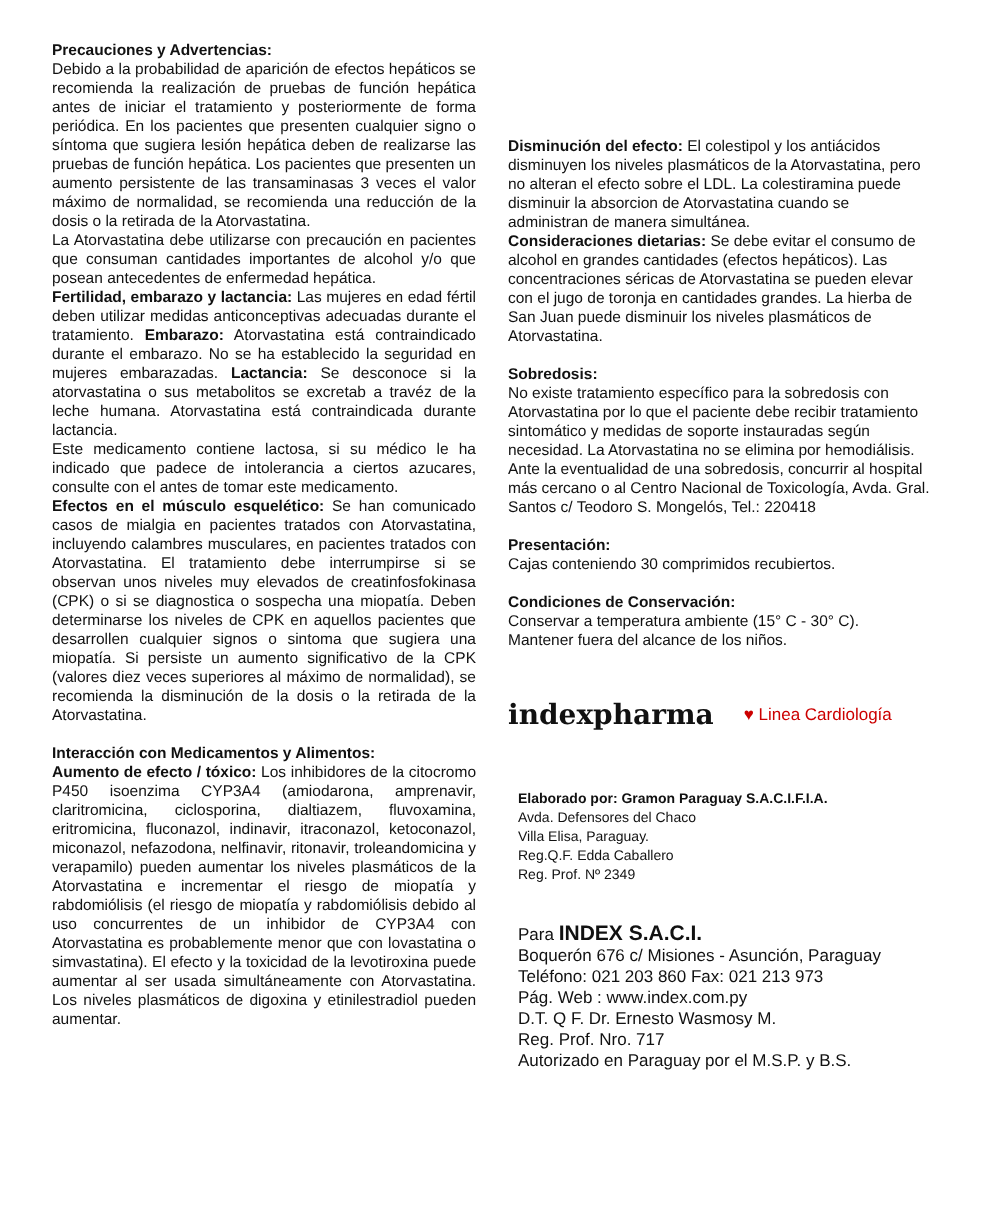Precauciones y Advertencias:
Debido a la probabilidad de aparición de efectos hepáticos se recomienda la realización de pruebas de función hepática antes de iniciar el tratamiento y posteriormente de forma periódica. En los pacientes que presenten cualquier signo o síntoma que sugiera lesión hepática deben de realizarse las pruebas de función hepática. Los pacientes que presenten un aumento persistente de las transaminasas 3 veces el valor máximo de normalidad, se recomienda una reducción de la dosis o la retirada de la Atorvastatina.
La Atorvastatina debe utilizarse con precaución en pacientes que consuman cantidades importantes de alcohol y/o que posean antecedentes de enfermedad hepática.
Fertilidad, embarazo y lactancia: Las mujeres en edad fértil deben utilizar medidas anticonceptivas adecuadas durante el tratamiento. Embarazo: Atorvastatina está contraindicado durante el embarazo. No se ha establecido la seguridad en mujeres embarazadas. Lactancia: Se desconoce si la atorvastatina o sus metabolitos se excretab a travéz de la leche humana. Atorvastatina está contraindicada durante lactancia.
Este medicamento contiene lactosa, si su médico le ha indicado que padece de intolerancia a ciertos azucares, consulte con el antes de tomar este medicamento.
Efectos en el músculo esquelético: Se han comunicado casos de mialgia en pacientes tratados con Atorvastatina, incluyendo calambres musculares, en pacientes tratados con Atorvastatina. El tratamiento debe interrumpirse si se observan unos niveles muy elevados de creatinfosfokinasa (CPK) o si se diagnostica o sospecha una miopatía. Deben determinarse los niveles de CPK en aquellos pacientes que desarrollen cualquier signos o sintoma que sugiera una miopatía. Si persiste un aumento significativo de la CPK (valores diez veces superiores al máximo de normalidad), se recomienda la disminución de la dosis o la retirada de la Atorvastatina.
Interacción con Medicamentos y Alimentos:
Aumento de efecto / tóxico: Los inhibidores de la citocromo P450 isoenzima CYP3A4 (amiodarona, amprenavir, claritromicina, ciclosporina, dialtiazem, fluvoxamina, eritromicina, fluconazol, indinavir, itraconazol, ketoconazol, miconazol, nefazodona, nelfinavir, ritonavir, troleandomicina y verapamilo) pueden aumentar los niveles plasmáticos de la Atorvastatina e incrementar el riesgo de miopatía y rabdomiólisis (el riesgo de miopatía y rabdomiólisis debido al uso concurrentes de un inhibidor de CYP3A4 con Atorvastatina es probablemente menor que con lovastatina o simvastatina). El efecto y la toxicidad de la levotiroxina puede aumentar al ser usada simultáneamente con Atorvastatina. Los niveles plasmáticos de digoxina y etinilestradiol pueden aumentar.
Disminución del efecto: El colestipol y los antiácidos disminuyen los niveles plasmáticos de la Atorvastatina, pero no alteran el efecto sobre el LDL. La colestiramina puede disminuir la absorcion de Atorvastatina cuando se administran de manera simultánea.
Consideraciones dietarias: Se debe evitar el consumo de alcohol en grandes cantidades (efectos hepáticos). Las concentraciones séricas de Atorvastatina se pueden elevar con el jugo de toronja en cantidades grandes. La hierba de San Juan puede disminuir los niveles plasmáticos de Atorvastatina.
Sobredosis:
No existe tratamiento específico para la sobredosis con Atorvastatina por lo que el paciente debe recibir tratamiento sintomático y medidas de soporte instauradas según necesidad. La Atorvastatina no se elimina por hemodiálisis. Ante la eventualidad de una sobredosis, concurrir al hospital más cercano o al Centro Nacional de Toxicología, Avda. Gral. Santos c/ Teodoro S. Mongelós, Tel.: 220418
Presentación:
Cajas conteniendo 30 comprimidos recubiertos.
Condiciones de Conservación:
Conservar a temperatura ambiente (15° C - 30° C).
Mantener fuera del alcance de los niños.
indexpharma ♥ Linea Cardiología
Elaborado por: Gramon Paraguay S.A.C.I.F.I.A.
Avda. Defensores del Chaco
Villa Elisa, Paraguay.
Reg.Q.F. Edda Caballero
Reg. Prof. Nº 2349
Para INDEX S.A.C.I.
Boquerón 676 c/ Misiones - Asunción, Paraguay
Teléfono: 021 203 860 Fax: 021 213 973
Pág. Web : www.index.com.py
D.T. Q F. Dr. Ernesto Wasmosy M.
Reg. Prof. Nro. 717
Autorizado en Paraguay por el M.S.P. y B.S.